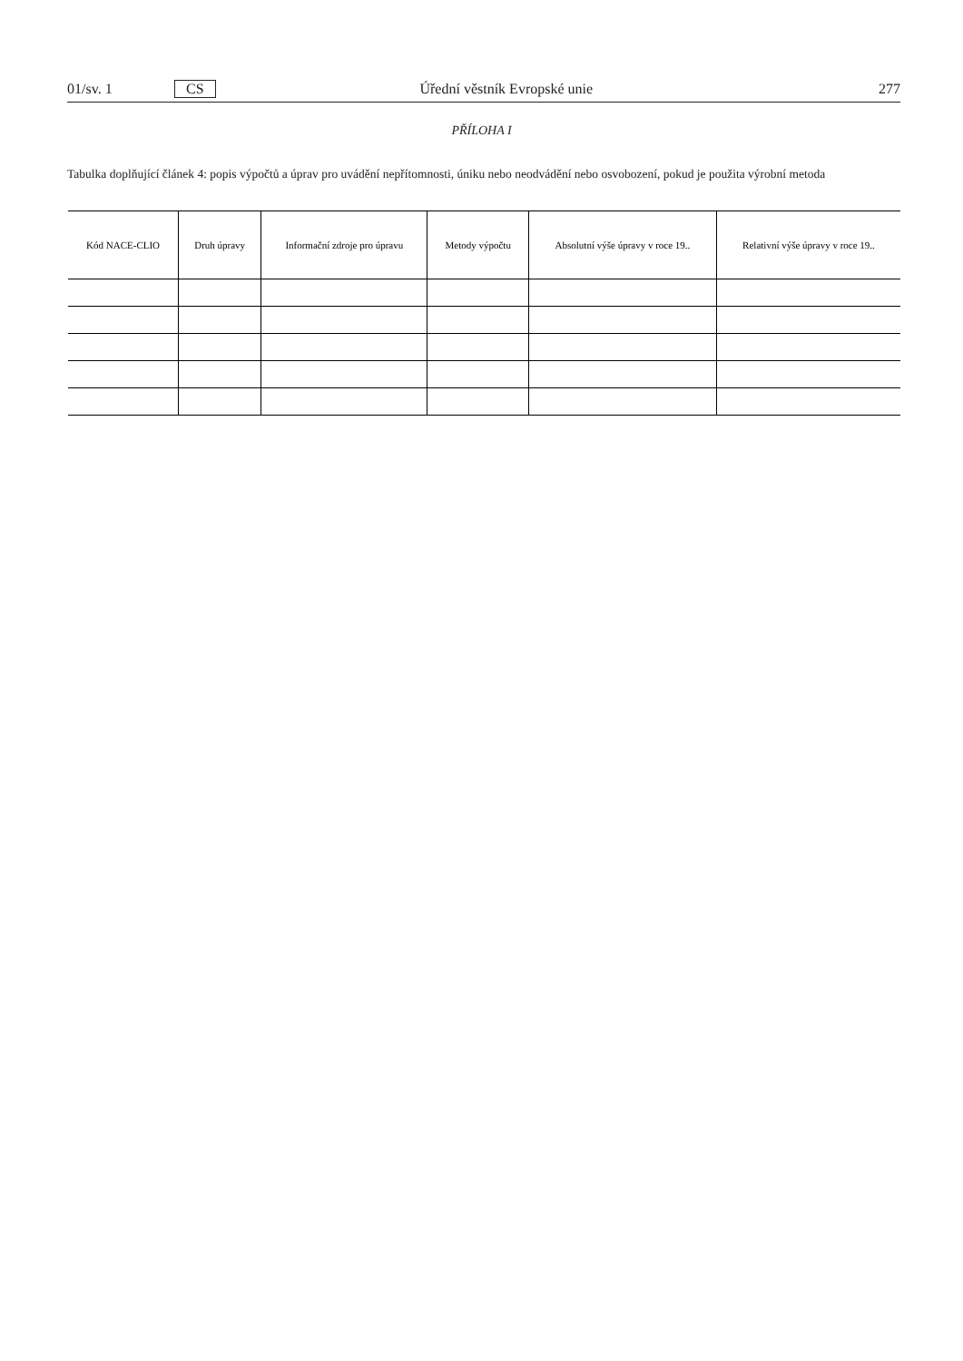01/sv. 1 CS Úřední věstník Evropské unie 277
PŘÍLOHA I
Tabulka doplňující článek 4: popis výpočtů a úprav pro uvádění nepřítomnosti, úniku nebo neodvádění nebo osvobození, pokud je použita výrobní metoda
| Kód NACE-CLIO | Druh úpravy | Informační zdroje pro úpravu | Metody výpočtu | Absolutní výše úpravy v roce 19.. | Relativní výše úpravy v roce 19.. |
| --- | --- | --- | --- | --- | --- |